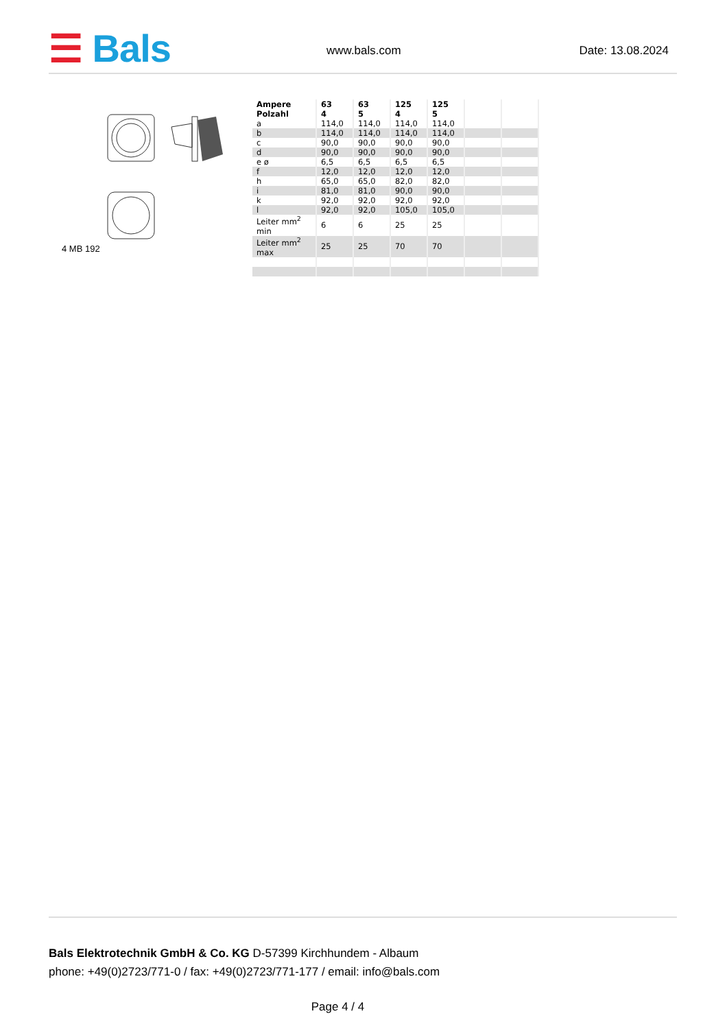☰ Bals www.bals.com Date: 13.08.2024
4 MB 192
| Ampere Polzahl | 63 4 | 63 5 | 125 4 | 125 5 | | |
| --- | --- | --- | --- | --- | --- | --- |
| a | 114,0 | 114,0 | 114,0 | 114,0 | | |
| b | 114,0 | 114,0 | 114,0 | 114,0 | | |
| c | 90,0 | 90,0 | 90,0 | 90,0 | | |
| d | 90,0 | 90,0 | 90,0 | 90,0 | | |
| e ø | 6,5 | 6,5 | 6,5 | 6,5 | | |
| f | 12,0 | 12,0 | 12,0 | 12,0 | | |
| h | 65,0 | 65,0 | 82,0 | 82,0 | | |
| i | 81,0 | 81,0 | 90,0 | 90,0 | | |
| k | 92,0 | 92,0 | 92,0 | 92,0 | | |
| l | 92,0 | 92,0 | 105,0 | 105,0 | | |
| Leiter mm<sup>2</sup> min | 6 | 6 | 25 | 25 | | |
| Leiter mm<sup>2</sup> max | 25 | 25 | 70 | 70 | | |
Bals Elektrotechnik GmbH & Co. KG D-57399 Kirchhundem - Albaum
phone: +49(0)2723/771-0 / fax: +49(0)2723/771-177 / email: info@bals.com
Page 4 / 4